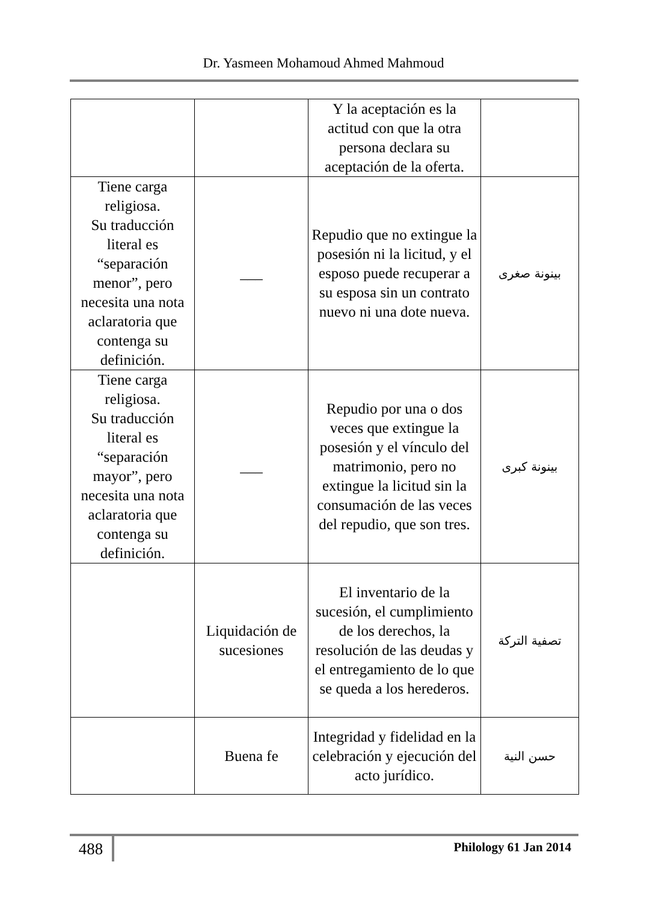Dr. Yasmeen Mohamoud Ahmed Mahmoud
| | | Y la aceptación es la actitud con que la otra persona declara su aceptación de la oferta. | |
| Tiene carga religiosa. Su traducción literal es “separación menor”, pero necesita una nota aclaratoria que contenga su definición. | ___ | Repudio que no extingue la posesión ni la licitud, y el esposo puede recuperar a su esposa sin un contrato nuevo ni una dote nueva. | بينونة صغرى |
| Tiene carga religiosa. Su traducción literal es “separación mayor”, pero necesita una nota aclaratoria que contenga su definición. | ___ | Repudio por una o dos veces que extingue la posesión y el vínculo del matrimonio, pero no extingue la licitud sin la consumación de las veces del repudio, que son tres. | بينونة كبرى |
| | Liquidación de sucesiones | El inventario de la sucesión, el cumplimiento de los derechos, la resolución de las deudas y el entregamiento de lo que se queda a los herederos. | تصفية التركة |
| | Buena fe | Integridad y fidelidad en la celebración y ejecución del acto jurídico. | حسن النية |
488
Philology 61 Jan 2014